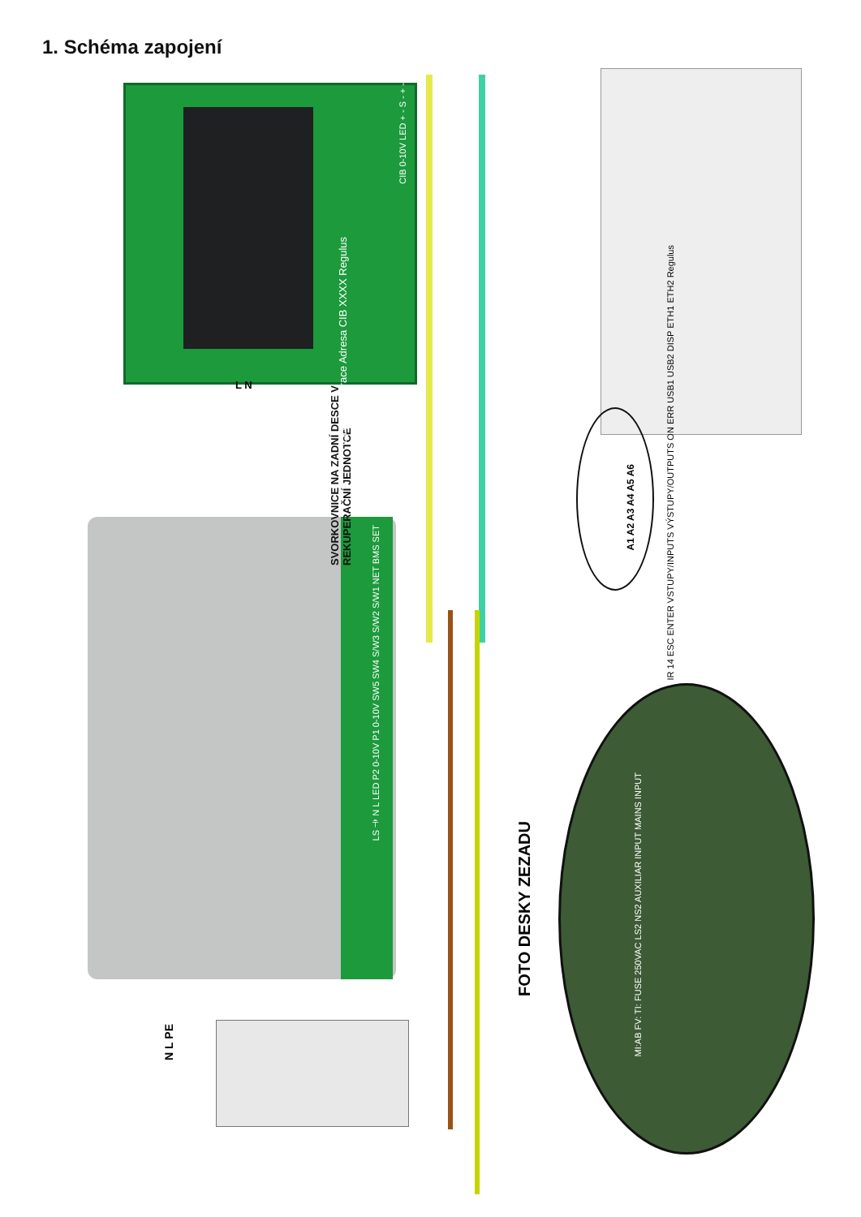1. Schéma zapojení
SVORKOVNICE NA ZADNÍ DESCE V REKUPERAČNÍ JEDNOTCE
CIB - rekuperace Adresa CIB XXXX Regulus
CIB 0-10V LED + - S - + -
IR 14 ESC ENTER VSTUPY/INPUTS VÝSTUPY/OUTPUTS ON ERR USB1 USB2 DISP ETH1 ETH2 Regulus
A1 A2 A3 A4 A5 A6
LS ⏚ N L LED P2 0-10V P1 0-10V SW5 SW4 S/W3 S/W2 S/W1 NET BMS SET
L N
FOTO DESKY ZEZADU
MI:AB FV: TI: FUSE 250VAC LS2 NS2 AUXILIAR INPUT MAINS INPUT
N L PE